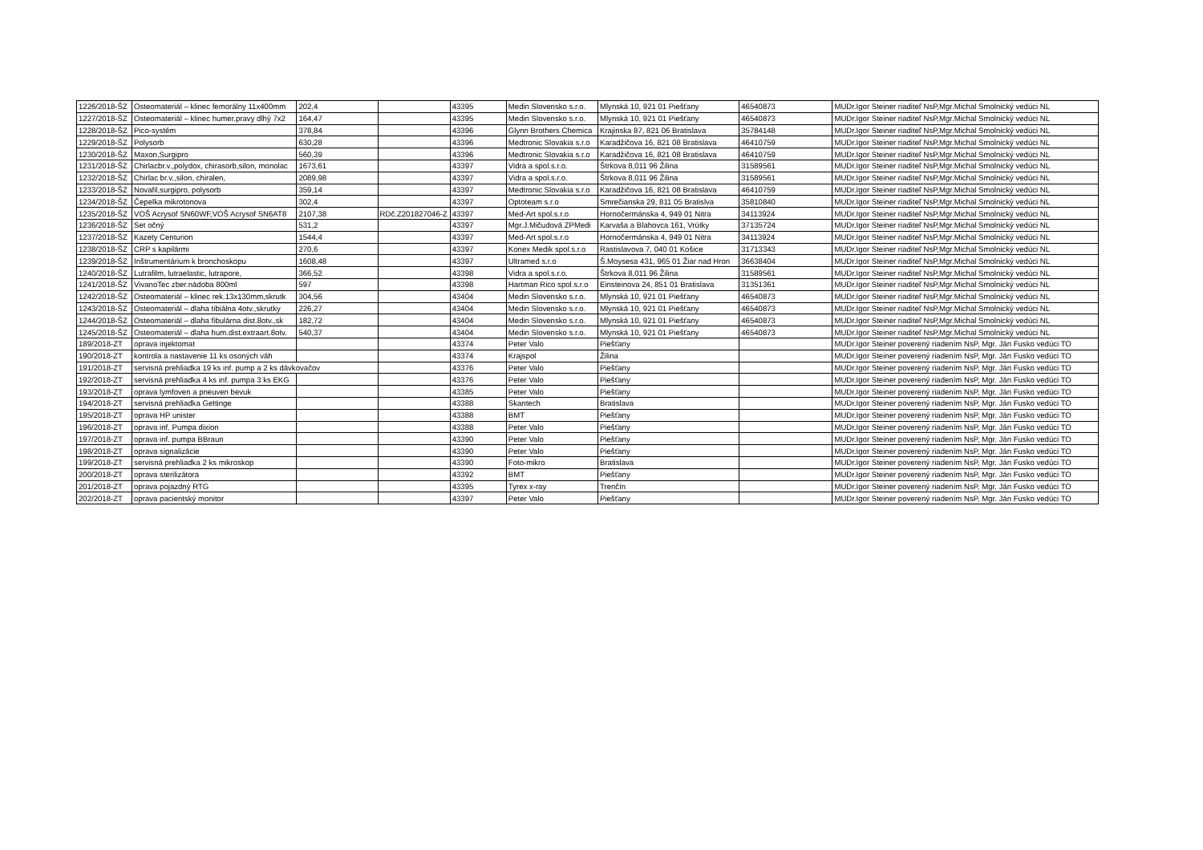| 1226/2018-ŠZ | Osteomateriál – klinec femorálny 11x400mm | 202,4 | | 43395 | Medin Slovensko s.r.o. | Mlynská 10, 921 01 Piešťany | 46540873 | MUDr.Igor Steiner riaditeľ NsP,Mgr.Michal Smolnický vedúci NL |
| 1227/2018-ŠZ | Osteomateriál – klinec humer.pravy dlhý 7x2 | 164,47 | | 43395 | Medin Slovensko s.r.o. | Mlynská 10, 921 01 Piešťany | 46540873 | MUDr.Igor Steiner riaditeľ NsP,Mgr.Michal Smolnický vedúci NL |
| 1228/2018-ŠZ | Pico-systém | 378,84 | | 43396 | Glynn Brothers Chemica | Krajinska 87, 821 06 Bratislava | 35784148 | MUDr.Igor Steiner riaditeľ NsP,Mgr.Michal Smolnický vedúci NL |
| 1229/2018-ŠZ | Polysorb | 630,28 | | 43396 | Medtronic Slovakia s.r.o | Karadžičova 16, 821 08 Bratislava | 46410759 | MUDr.Igor Steiner riaditeľ NsP,Mgr.Michal Smolnický vedúci NL |
| 1230/2018-ŠZ | Maxon,Surgipro | 560,39 | | 43396 | Medtronic Slovakia s.r.o | Karadžičova 16, 821 08 Bratislava | 46410759 | MUDr.Igor Steiner riaditeľ NsP,Mgr.Michal Smolnický vedúci NL |
| 1231/2018-ŠZ | Chirlacbr.v.,polydox, chirasorb,silon, monolac | 1673,61 | | 43397 | Vidra a spol.s.r.o. | Štrkova 8,011 96 Žilina | 31589561 | MUDr.Igor Steiner riaditeľ NsP,Mgr.Michal Smolnický vedúci NL |
| 1232/2018-ŠZ | Chirlac br.v.,silon, chiralen, | 2089,98 | | 43397 | Vidra a spol.s.r.o. | Štrkova 8,011 96 Žilina | 31589561 | MUDr.Igor Steiner riaditeľ NsP,Mgr.Michal Smolnický vedúci NL |
| 1233/2018-ŠZ | Novafil,surgipro, polysorb | 359,14 | | 43397 | Medtronic Slovakia s.r.o | Karadžičova 16, 821 08 Bratislava | 46410759 | MUDr.Igor Steiner riaditeľ NsP,Mgr.Michal Smolnický vedúci NL |
| 1234/2018-ŠZ | Čepelka mikrotonova | 302,4 | | 43397 | Optoteam s.r.o | Smrečianska 29, 811 05 Bratislva | 35810840 | MUDr.Igor Steiner riaditeľ NsP,Mgr.Michal Smolnický vedúci NL |
| 1235/2018-ŠZ | VOŠ Acrysof SN60WF,VOŠ Acrysof SN6AT8 | 2107,38 | RDč.Z201827046-Z | 43397 | Med-Art spol.s.r.o | Hornočermánska 4, 949 01 Nitra | 34113924 | MUDr.Igor Steiner riaditeľ NsP,Mgr.Michal Smolnický vedúci NL |
| 1236/2018-ŠZ | Set očný | 531,2 | | 43397 | Mgr.J.Mičudová ZPMedi | Karvaša a Blahovca 161, Vrútky | 37135724 | MUDr.Igor Steiner riaditeľ NsP,Mgr.Michal Smolnický vedúci NL |
| 1237/2018-ŠZ | Kazety Centurion | 1544,4 | | 43397 | Med-Art spol.s.r.o | Hornočermánska 4, 949 01 Nitra | 34113924 | MUDr.Igor Steiner riaditeľ NsP,Mgr.Michal Smolnický vedúci NL |
| 1238/2018-ŠZ | CRP s kapilármi | 270,6 | | 43397 | Konex Medik spol.s.r.o | Rastislavova 7, 040 01 Košice | 31713343 | MUDr.Igor Steiner riaditeľ NsP,Mgr.Michal Smolnický vedúci NL |
| 1239/2018-ŠZ | Inštrumentárium k bronchoskopu | 1608,48 | | 43397 | Ultramed s.r.o | Š.Moysesa 431, 965 01 Žiar nad Hron | 36638404 | MUDr.Igor Steiner riaditeľ NsP,Mgr.Michal Smolnický vedúci NL |
| 1240/2018-ŠZ | Lutrafilm, lutraelastic, lutrapore, | 366,52 | | 43398 | Vidra a spol.s.r.o. | Štrkova 8,011 96 Žilina | 31589561 | MUDr.Igor Steiner riaditeľ NsP,Mgr.Michal Smolnický vedúci NL |
| 1241/2018-ŠZ | VivanoTec zber.nádoba 800ml | 597 | | 43398 | Hartman Rico spol.s.r.o | Einsteinova 24, 851 01 Bratislava | 31351361 | MUDr.Igor Steiner riaditeľ NsP,Mgr.Michal Smolnický vedúci NL |
| 1242/2018-ŠZ | Osteomateriál – klinec rek.13x130mm,skrutk | 304,56 | | 43404 | Medin Slovensko s.r.o. | Mlynská 10, 921 01 Piešťany | 46540873 | MUDr.Igor Steiner riaditeľ NsP,Mgr.Michal Smolnický vedúci NL |
| 1243/2018-ŠZ | Osteomateriál – dlaha tibiálna 4otv.,skrutky | 226,27 | | 43404 | Medin Slovensko s.r.o. | Mlynská 10, 921 01 Piešťany | 46540873 | MUDr.Igor Steiner riaditeľ NsP,Mgr.Michal Smolnický vedúci NL |
| 1244/2018-ŠZ | Osteomateriál – dlaha fibulárna dist.8otv.,sk | 182,72 | | 43404 | Medin Slovensko s.r.o. | Mlynská 10, 921 01 Piešťany | 46540873 | MUDr.Igor Steiner riaditeľ NsP,Mgr.Michal Smolnický vedúci NL |
| 1245/2018-ŠZ | Osteomateriál – dlaha hum.dist.extraart.8otv. | 540,37 | | 43404 | Medin Slovensko s.r.o. | Mlynská 10, 921 01 Piešťany | 46540873 | MUDr.Igor Steiner riaditeľ NsP,Mgr.Michal Smolnický vedúci NL |
| 189/2018-ZT | oprava injektomat | | | 43374 | Peter Valo | Piešťany | | MUDr.Igor Steiner poverený riadením NsP, Mgr. Ján Fusko vedúci TO |
| 190/2018-ZT | kontrola a nastavenie 11 ks osoných váh | | | 43374 | Krajspol | Žilina | | MUDr.Igor Steiner poverený riadením NsP, Mgr. Ján Fusko vedúci TO |
| 191/2018-ZT | servisná prehliadka 19 ks inf. pump a 2 ks dávkovačov | | | 43376 | Peter Valo | Piešťany | | MUDr.Igor Steiner poverený riadením NsP, Mgr. Ján Fusko vedúci TO |
| 192/2018-ZT | servisná prehliadka 4 ks inf. pumpa 3 ks EKG | | | 43376 | Peter Valo | Piešťany | | MUDr.Igor Steiner poverený riadením NsP, Mgr. Ján Fusko vedúci TO |
| 193/2018-ZT | oprava lymfoven a pneuven bevuk | | | 43385 | Peter Valo | Piešťany | | MUDr.Igor Steiner poverený riadením NsP, Mgr. Ján Fusko vedúci TO |
| 194/2018-ZT | servisná prehliadka Gettinge | | | 43388 | Skantech | Bratislava | | MUDr.Igor Steiner poverený riadením NsP, Mgr. Ján Fusko vedúci TO |
| 195/2018-ZT | oprava HP unister | | | 43388 | BMT | Piešťany | | MUDr.Igor Steiner poverený riadením NsP, Mgr. Ján Fusko vedúci TO |
| 196/2018-ZT | oprava inf. Pumpa dixion | | | 43388 | Peter Valo | Piešťany | | MUDr.Igor Steiner poverený riadením NsP, Mgr. Ján Fusko vedúci TO |
| 197/2018-ZT | oprava inf. pumpa BBraun | | | 43390 | Peter Valo | Piešťany | | MUDr.Igor Steiner poverený riadením NsP, Mgr. Ján Fusko vedúci TO |
| 198/2018-ZT | oprava signalizácie | | | 43390 | Peter Valo | Piešťany | | MUDr.Igor Steiner poverený riadením NsP, Mgr. Ján Fusko vedúci TO |
| 199/2018-ZT | servisná prehliadka 2 ks mikroskop | | | 43390 | Foto-mikro | Bratislava | | MUDr.Igor Steiner poverený riadením NsP, Mgr. Ján Fusko vedúci TO |
| 200/2018-ZT | oprava sterilizátora | | | 43392 | BMT | Piešťany | | MUDr.Igor Steiner poverený riadením NsP, Mgr. Ján Fusko vedúci TO |
| 201/2018-ZT | oprava pojazdný RTG | | | 43395 | Tyrex x-ray | Trenčín | | MUDr.Igor Steiner poverený riadením NsP, Mgr. Ján Fusko vedúci TO |
| 202/2018-ZT | oprava pacientský monitor | | | 43397 | Peter Valo | Piešťany | | MUDr.Igor Steiner poverený riadením NsP, Mgr. Ján Fusko vedúci TO |